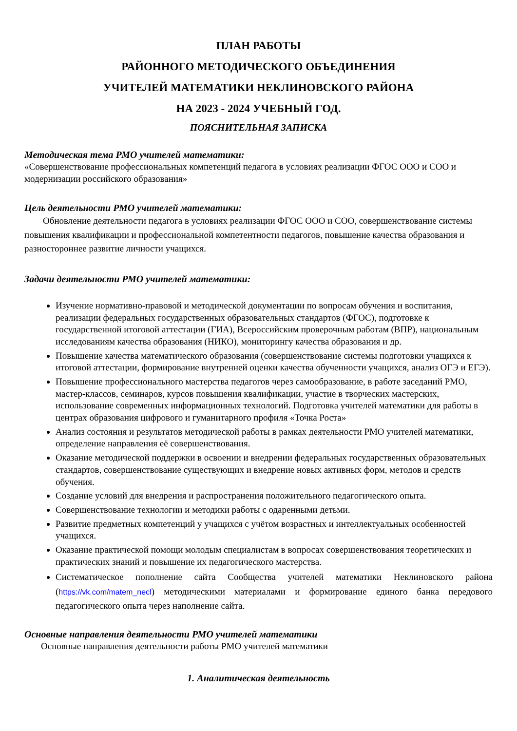ПЛАН РАБОТЫ
РАЙОННОГО МЕТОДИЧЕСКОГО ОБЪЕДИНЕНИЯ
УЧИТЕЛЕЙ МАТЕМАТИКИ НЕКЛИНОВСКОГО РАЙОНА
НА 2023 - 2024 УЧЕБНЫЙ ГОД.
ПОЯСНИТЕЛЬНАЯ ЗАПИСКА
Методическая тема РМО учителей математики:
«Совершенствование профессиональных компетенций педагога в условиях реализации ФГОС ООО и СОО и модернизации российского образования»
Цель деятельности РМО учителей математики:
Обновление деятельности педагога в условиях реализации ФГОС ООО и СОО, совершенствование системы повышения квалификации и профессиональной компетентности педагогов, повышение качества образования и разностороннее развитие личности учащихся.
Задачи деятельности РМО учителей математики:
Изучение нормативно-правовой и методической документации по вопросам обучения и воспитания, реализации федеральных государственных образовательных стандартов (ФГОС), подготовке к государственной итоговой аттестации (ГИА), Всероссийским проверочным работам (ВПР), национальным исследованиям качества образования (НИКО), мониторингу качества образования и др.
Повышение качества математического образования (совершенствование системы подготовки учащихся к итоговой аттестации, формирование внутренней оценки качества обученности учащихся, анализ ОГЭ и ЕГЭ).
Повышение профессионального мастерства педагогов через самообразование, в работе заседаний РМО, мастер-классов, семинаров, курсов повышения квалификации, участие в творческих мастерских, использование современных информационных технологий. Подготовка учителей математики для работы в центрах образования цифрового и гуманитарного профиля «Точка Роста»
Анализ состояния и результатов методической работы в рамках деятельности РМО учителей математики, определение направления её совершенствования.
Оказание методической поддержки в освоении и внедрении федеральных государственных образовательных стандартов, совершенствование существующих и внедрение новых активных форм, методов и средств обучения.
Создание условий для внедрения и распространения положительного педагогического опыта.
Совершенствование технологии и методики работы с одаренными детьми.
Развитие предметных компетенций у учащихся с учётом возрастных и интеллектуальных особенностей учащихся.
Оказание практической помощи молодым специалистам в вопросах совершенствования теоретических и практических знаний и повышение их педагогического мастерства.
Систематическое пополнение сайта Сообщества учителей математики Неклиновского района (https://vk.com/matem_necl) методическими материалами и формирование единого банка передового педагогического опыта через наполнение сайта.
Основные направления деятельности РМО учителей математики
Основные направления деятельности работы РМО учителей математики
1. Аналитическая деятельность